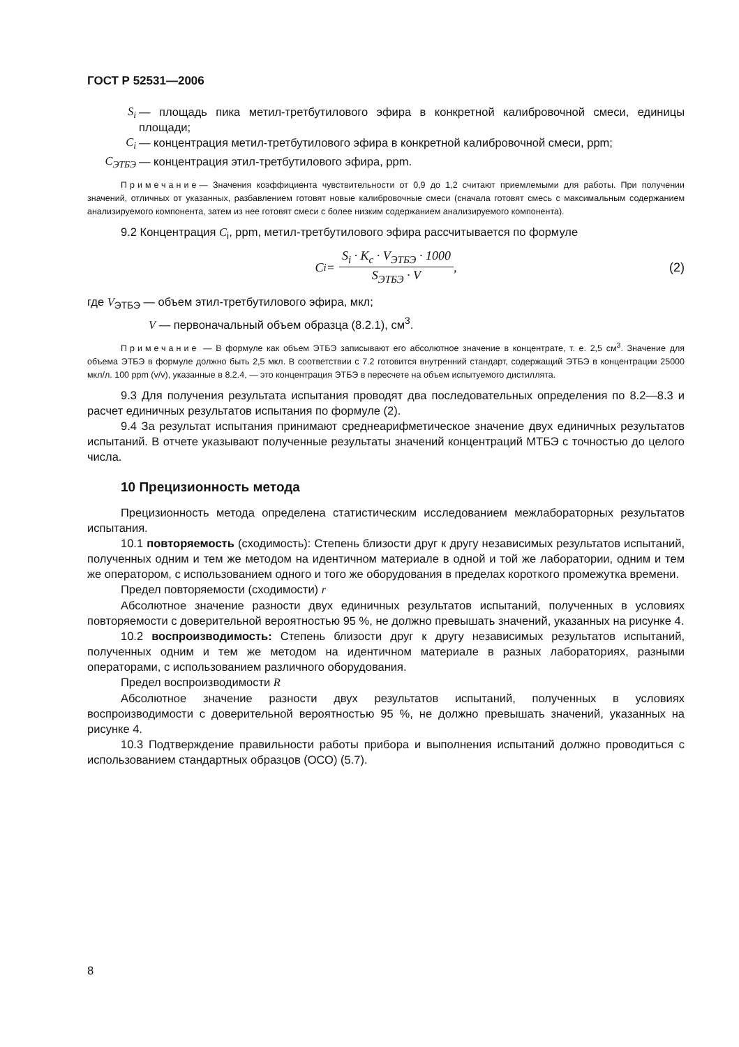ГОСТ Р 52531—2006
S<sub>i</sub> — площадь пика метил-третбутилового эфира в конкретной калибровочной смеси, единицы площади;
C<sub>i</sub> — концентрация метил-третбутилового эфира в конкретной калибровочной смеси, ppm;
C<sub>ЭТБЭ</sub> — концентрация этил-третбутилового эфира, ppm.
Примечание— Значения коэффициента чувствительности от 0,9 до 1,2 считают приемлемыми для работы. При получении значений, отличных от указанных, разбавлением готовят новые калибровочные смеси (сначала готовят смесь с максимальным содержанием анализируемого компонента, затем из нее готовят смеси с более низким содержанием анализируемого компонента).
9.2 Концентрация C<sub>i</sub>, ppm, метил-третбутилового эфира рассчитывается по формуле
C<sub>i</sub> =
S<sub>i</sub> · K<sub>c</sub> · V<sub>ЭТБЭ</sub> · 1000
S<sub>ЭТБЭ</sub> · V
, (2)
где V<sub>ЭТБЭ</sub> — объем этил-третбутилового эфира, мкл;
V — первоначальный объем образца (8.2.1), см<sup>3</sup>.
Примечание — В формуле как объем ЭТБЭ записывают его абсолютное значение в концентрате, т. е. 2,5 см<sup>3</sup>. Значение для объема ЭТБЭ в формуле должно быть 2,5 мкл. В соответствии с 7.2 готовится внутренний стандарт, содержащий ЭТБЭ в концентрации 25000 мкл/л. 100 ppm (v/v), указанные в 8.2.4, — это концентрация ЭТБЭ в пересчете на объем испытуемого дистиллята.
9.3 Для получения результата испытания проводят два последовательных определения по 8.2—8.3 и расчет единичных результатов испытания по формуле (2).
9.4 За результат испытания принимают среднеарифметическое значение двух единичных результатов испытаний. В отчете указывают полученные результаты значений концентраций МТБЭ с точностью до целого числа.
10 Прецизионность метода
Прецизионность метода определена статистическим исследованием межлабораторных результатов испытания.
10.1 повторяемость (сходимость): Степень близости друг к другу независимых результатов испытаний, полученных одним и тем же методом на идентичном материале в одной и той же лаборатории, одним и тем же оператором, с использованием одного и того же оборудования в пределах короткого промежутка времени.
Предел повторяемости (сходимости) r
Абсолютное значение разности двух единичных результатов испытаний, полученных в условиях повторяемости с доверительной вероятностью 95 %, не должно превышать значений, указанных на рисунке 4.
10.2 воспроизводимость: Степень близости друг к другу независимых результатов испытаний, полученных одним и тем же методом на идентичном материале в разных лабораториях, разными операторами, с использованием различного оборудования.
Предел воспроизводимости R
Абсолютное значение разности двух результатов испытаний, полученных в условиях воспроизводимости с доверительной вероятностью 95 %, не должно превышать значений, указанных на рисунке 4.
10.3 Подтверждение правильности работы прибора и выполнения испытаний должно проводиться с использованием стандартных образцов (ОСО) (5.7).
8